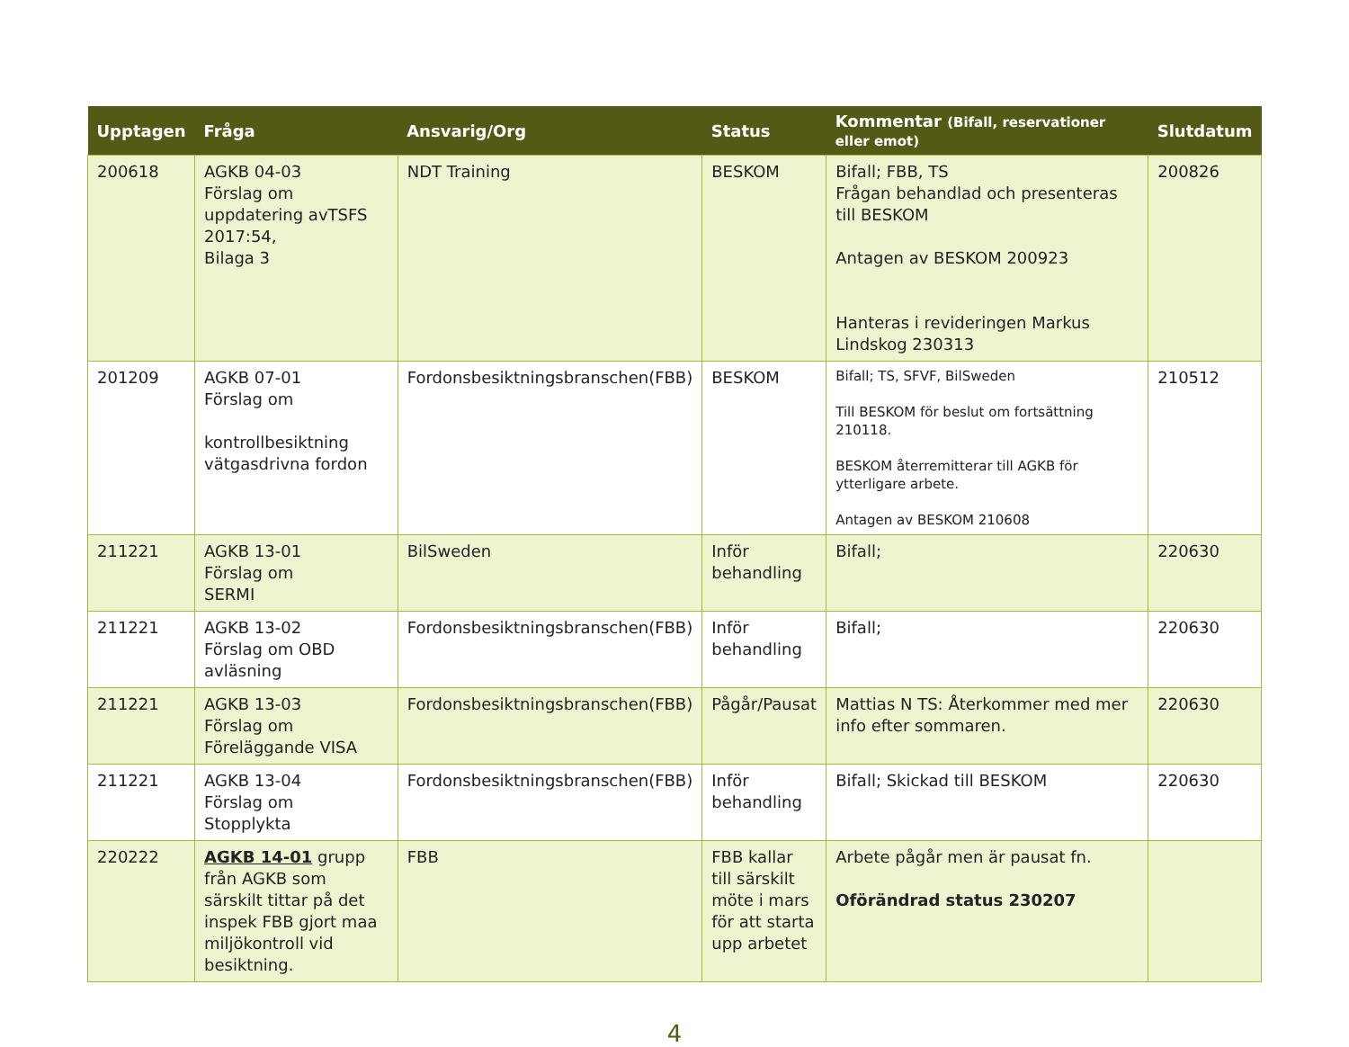| Upptagen | Fråga | Ansvarig/Org | Status | Kommentar (Bifall, reservationer eller emot) | Slutdatum |
| --- | --- | --- | --- | --- | --- |
| 200618 | AGKB 04-03 Förslag om uppdatering avTSFS 2017:54, Bilaga 3 | NDT Training | BESKOM | Bifall; FBB, TS Frågan behandlad och presenteras till BESKOM Antagen av BESKOM 200923 Hanteras i revideringen Markus Lindskog 230313 | 200826 |
| 201209 | AGKB 07-01 Förslag om kontrollbesiktning vätgasdrivna fordon | Fordonsbesiktningsbranschen(FBB) | BESKOM | Bifall; TS, SFVF, BilSweden Till BESKOM för beslut om fortsättning 210118. BESKOM återremitterar till AGKB för ytterligare arbete. Antagen av BESKOM 210608 | 210512 |
| 211221 | AGKB 13-01 Förslag om SERMI | BilSweden | Inför behandling | Bifall; | 220630 |
| 211221 | AGKB 13-02 Förslag om OBD avläsning | Fordonsbesiktningsbranschen(FBB) | Inför behandling | Bifall; | 220630 |
| 211221 | AGKB 13-03 Förslag om Föreläggande VISA | Fordonsbesiktningsbranschen(FBB) | Pågår/Pausat | Mattias N TS: Återkommer med mer info efter sommaren. | 220630 |
| 211221 | AGKB 13-04 Förslag om Stopplykta | Fordonsbesiktningsbranschen(FBB) | Inför behandling | Bifall; Skickad till BESKOM | 220630 |
| 220222 | AGKB 14-01 grupp från AGKB som särskilt tittar på det inspek FBB gjort maa miljökontroll vid besiktning. | FBB | FBB kallar till särskilt möte i mars för att starta upp arbetet | Arbete pågår men är pausat fn. Oförändrad status 230207 | |
4